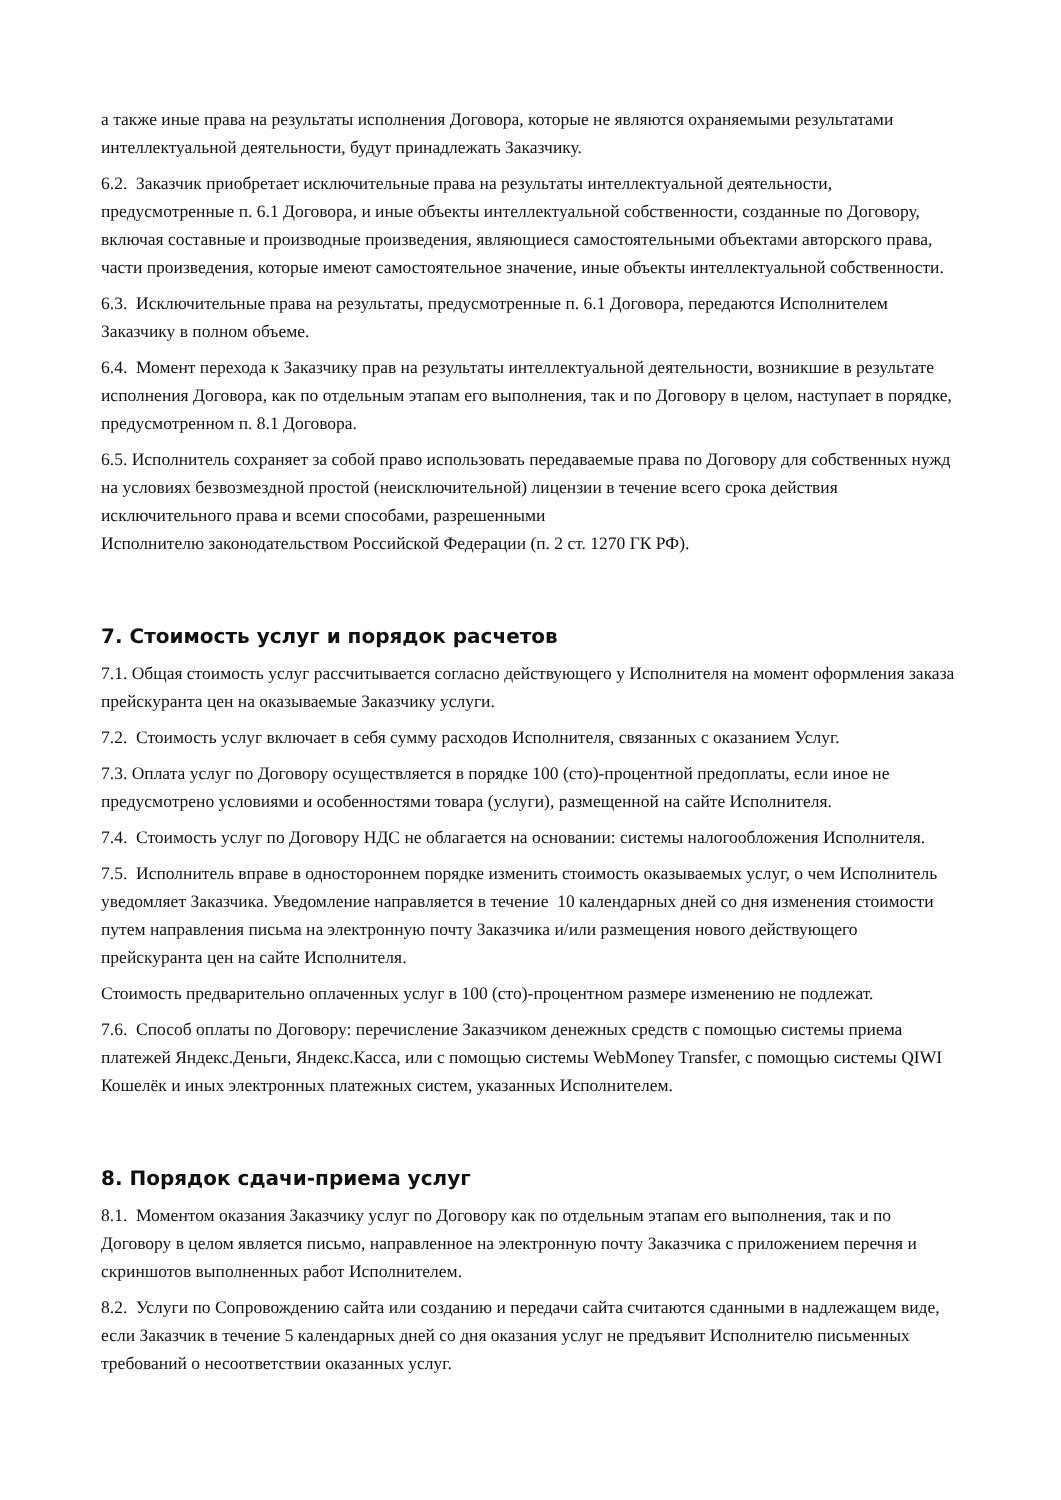а также иные права на результаты исполнения Договора, которые не являются охраняемыми результатами интеллектуальной деятельности, будут принадлежать Заказчику.
6.2. Заказчик приобретает исключительные права на результаты интеллектуальной деятельности, предусмотренные п. 6.1 Договора, и иные объекты интеллектуальной собственности, созданные по Договору, включая составные и производные произведения, являющиеся самостоятельными объектами авторского права, части произведения, которые имеют самостоятельное значение, иные объекты интеллектуальной собственности.
6.3. Исключительные права на результаты, предусмотренные п. 6.1 Договора, передаются Исполнителем Заказчику в полном объеме.
6.4. Момент перехода к Заказчику прав на результаты интеллектуальной деятельности, возникшие в результате исполнения Договора, как по отдельным этапам его выполнения, так и по Договору в целом, наступает в порядке, предусмотренном п. 8.1 Договора.
6.5. Исполнитель сохраняет за собой право использовать передаваемые права по Договору для собственных нужд на условиях безвозмездной простой (неисключительной) лицензии в течение всего срока действия исключительного права и всеми способами, разрешенными
Исполнителю законодательством Российской Федерации (п. 2 ст. 1270 ГК РФ).
7. Стоимость услуг и порядок расчетов
7.1. Общая стоимость услуг рассчитывается согласно действующего у Исполнителя на момент оформления заказа прейскуранта цен на оказываемые Заказчику услуги.
7.2. Стоимость услуг включает в себя сумму расходов Исполнителя, связанных с оказанием Услуг.
7.3. Оплата услуг по Договору осуществляется в порядке 100 (сто)-процентной предоплаты, если иное не предусмотрено условиями и особенностями товара (услуги), размещенной на сайте Исполнителя.
7.4. Стоимость услуг по Договору НДС не облагается на основании: системы налогообложения Исполнителя.
7.5. Исполнитель вправе в одностороннем порядке изменить стоимость оказываемых услуг, о чем Исполнитель уведомляет Заказчика. Уведомление направляется в течение 10 календарных дней со дня изменения стоимости путем направления письма на электронную почту Заказчика и/или размещения нового действующего прейскуранта цен на сайте Исполнителя.
Стоимость предварительно оплаченных услуг в 100 (сто)-процентном размере изменению не подлежат.
7.6. Способ оплаты по Договору: перечисление Заказчиком денежных средств с помощью системы приема платежей Яндекс.Деньги, Яндекс.Касса, или с помощью системы WebMoney Transfer, с помощью системы QIWI Кошелёк и иных электронных платежных систем, указанных Исполнителем.
8. Порядок сдачи-приема услуг
8.1. Моментом оказания Заказчику услуг по Договору как по отдельным этапам его выполнения, так и по Договору в целом является письмо, направленное на электронную почту Заказчика с приложением перечня и скриншотов выполненных работ Исполнителем.
8.2. Услуги по Сопровождению сайта или созданию и передачи сайта считаются сданными в надлежащем виде, если Заказчик в течение 5 календарных дней со дня оказания услуг не предъявит Исполнителю письменных требований о несоответствии оказанных услуг.